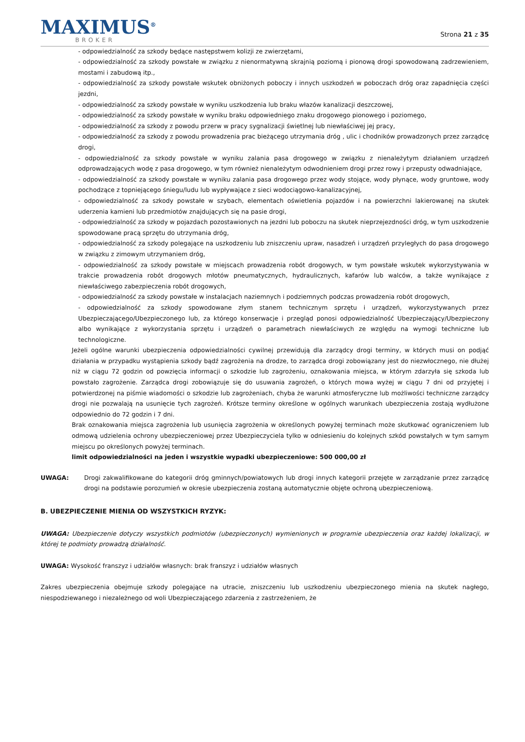MAXIMUS<sup>®</sup>
BROKER
Strona 21 z 35
- odpowiedzialność za szkody będące następstwem kolizji ze zwierzętami,
- odpowiedzialność za szkody powstałe w związku z nienormatywną skrajnią poziomą i pionową drogi spowodowaną zadrzewieniem, mostami i zabudową itp.,
- odpowiedzialność za szkody powstałe wskutek obniżonych poboczy i innych uszkodzeń w poboczach dróg oraz zapadnięcia części jezdni,
- odpowiedzialność za szkody powstałe w wyniku uszkodzenia lub braku włazów kanalizacji deszczowej,
- odpowiedzialność za szkody powstałe w wyniku braku odpowiedniego znaku drogowego pionowego i poziomego,
- odpowiedzialność za szkody z powodu przerw w pracy sygnalizacji świetlnej lub niewłaściwej jej pracy,
- odpowiedzialność za szkody z powodu prowadzenia prac bieżącego utrzymania dróg , ulic i chodników prowadzonych przez zarządcę drogi,
- odpowiedzialność za szkody powstałe w wyniku zalania pasa drogowego w związku z nienależytym działaniem urządzeń odprowadzających wodę z pasa drogowego, w tym również nienależytym odwodnieniem drogi przez rowy i przepusty odwadniające,
- odpowiedzialność za szkody powstałe w wyniku zalania pasa drogowego przez wody stojące, wody płynące, wody gruntowe, wody pochodzące z topniejącego śniegu/ludu lub wypływające z sieci wodociągowo-kanalizacyjnej,
- odpowiedzialność za szkody powstałe w szybach, elementach oświetlenia pojazdów i na powierzchni lakierowanej na skutek uderzenia kamieni lub przedmiotów znajdujących się na pasie drogi,
- odpowiedzialność za szkody w pojazdach pozostawionych na jezdni lub poboczu na skutek nieprzejezdności dróg, w tym uszkodzenie spowodowane pracą sprzętu do utrzymania dróg,
- odpowiedzialność za szkody polegające na uszkodzeniu lub zniszczeniu upraw, nasadzeń i urządzeń przyległych do pasa drogowego w związku z zimowym utrzymaniem dróg,
- odpowiedzialność za szkody powstałe w miejscach prowadzenia robót drogowych, w tym powstałe wskutek wykorzystywania w trakcie prowadzenia robót drogowych młotów pneumatycznych, hydraulicznych, kafarów lub walców, a także wynikające z niewłaściwego zabezpieczenia robót drogowych,
- odpowiedzialność za szkody powstałe w instalacjach naziemnych i podziemnych podczas prowadzenia robót drogowych,
- odpowiedzialność za szkody spowodowane złym stanem technicznym sprzętu i urządzeń, wykorzystywanych przez Ubezpieczającego/Ubezpieczonego lub, za którego konserwacje i przegląd ponosi odpowiedzialność Ubezpieczający/Ubezpieczony albo wynikające z wykorzystania sprzętu i urządzeń o parametrach niewłaściwych ze względu na wymogi techniczne lub technologiczne.
Jeżeli ogólne warunki ubezpieczenia odpowiedzialności cywilnej przewidują dla zarządcy drogi terminy, w których musi on podjąć działania w przypadku wystąpienia szkody bądź zagrożenia na drodze, to zarządca drogi zobowiązany jest do niezwłocznego, nie dłużej niż w ciągu 72 godzin od powzięcia informacji o szkodzie lub zagrożeniu, oznakowania miejsca, w którym zdarzyła się szkoda lub powstało zagrożenie. Zarządca drogi zobowiązuje się do usuwania zagrożeń, o których mowa wyżej w ciągu 7 dni od przyjętej i potwierdzonej na piśmie wiadomości o szkodzie lub zagrożeniach, chyba że warunki atmosferyczne lub możliwości techniczne zarządcy drogi nie pozwalają na usunięcie tych zagrożeń. Krótsze terminy określone w ogólnych warunkach ubezpieczenia zostają wydłużone odpowiednio do 72 godzin i 7 dni.
Brak oznakowania miejsca zagrożenia lub usunięcia zagrożenia w określonych powyżej terminach może skutkować ograniczeniem lub odmową udzielenia ochrony ubezpieczeniowej przez Ubezpieczyciela tylko w odniesieniu do kolejnych szkód powstałych w tym samym miejscu po określonych powyżej terminach.
limit odpowiedzialności na jeden i wszystkie wypadki ubezpieczeniowe: 500 000,00 zł
UWAGA: Drogi zakwalifikowane do kategorii dróg gminnych/powiatowych lub drogi innych kategorii przejęte w zarządzanie przez zarządcę drogi na podstawie porozumień w okresie ubezpieczenia zostaną automatycznie objęte ochroną ubezpieczeniową.
B. UBEZPIECZENIE MIENIA OD WSZYSTKICH RYZYK:
UWAGA: Ubezpieczenie dotyczy wszystkich podmiotów (ubezpieczonych) wymienionych w programie ubezpieczenia oraz każdej lokalizacji, w której te podmioty prowadzą działalność.
UWAGA: Wysokość franszyz i udziałów własnych: brak franszyz i udziałów własnych
Zakres ubezpieczenia obejmuje szkody polegające na utracie, zniszczeniu lub uszkodzeniu ubezpieczonego mienia na skutek nagłego, niespodziewanego i niezależnego od woli Ubezpieczającego zdarzenia z zastrzeżeniem, że